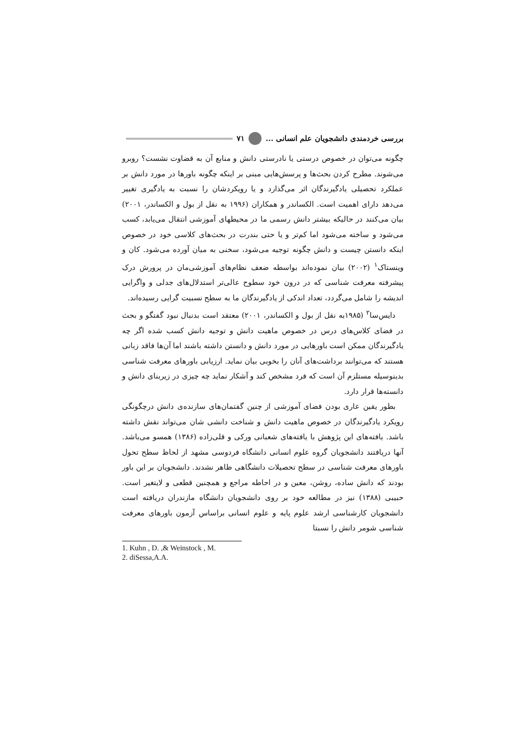بررسی خردمندی دانشجویان علم انسانی ... ۷۱
چگونه می‌توان در خصوص درستی یا نادرستی دانش و منابع آن به قضاوت نشست؟ روبرو می‌شوند. مطرح کردن بحث‌ها و پرسش‌هایی مبنی بر اینکه چگونه باورها در مورد دانش بر عملکرد تحصیلی یادگیرندگان اثر می‌گذارد و یا رویکردشان را نسبت به یادگیری تغییر می‌دهد دارای اهمیت است. الکساندر و همکاران (۱۹۹۶ به نقل از بول و الکساندر، ۲۰۰۱) بیان می‌کنند در حالیکه بیشتر دانش رسمی ما در محیطهای آموزشی انتقال می‌یابد، کسب می‌شود و ساخته می‌شود اما کم‌تر و یا حتی بندرت در بحث‌های کلاسی خود در خصوص اینکه دانستن چیست و دانش چگونه توجیه می‌شود، سخنی به میان آورده می‌شود. کان و وینستاک<sup>۱</sup> (۲۰۰۲) بیان نموده‌اند بواسطه ضعف نظام‌های آموزشی‌مان در پرورش درک پیشرفته معرفت شناسی که در درون خود سطوح عالی‌تر استدلال‌های جدلی و واگرایی اندیشه را شامل می‌گردد، تعداد اندکی از یادگیرندگان ما به سطح نسبیت گرایی رسیده‌اند.
دایس‌سا<sup>۲</sup> (۱۹۸۵به نقل از بول و الکساندر، ۲۰۰۱) معتقد است بدنبال نبود گفتگو و بحث در فضای کلاس‌های درس در خصوص ماهیت دانش و توجیه دانش کسب شده اگر چه یادگیرندگان ممکن است باورهایی در مورد دانش و دانستن داشته باشند اما آن‌ها فاقد زبانی هستند که می‌توانند برداشت‌های آنان را بخوبی بیان نماید. ارزیابی باورهای معرفت شناسی بدینوسیله مستلزم آن است که فرد مشخص کند و آشکار نماید چه چیزی در زیربنای دانش و دانسته‌ها قرار دارد.
بطور یقین عاری بودن فضای آموزشی از چنین گفتمان‌های سازنده‌ی دانش درچگونگی رویکرد یادگیرندگان در خصوص ماهیت دانش و شناخت دانشی شان می‌تواند نقش داشته باشد. یافته‌های این پژوهش با یافته‌های شعبانی ورکی و قلی‌زاده (۱۳۸۶) همسو می‌باشد. آنها دریافتند دانشجویان گروه علوم انسانی دانشگاه فردوسی مشهد از لحاظ سطح تحول باورهای معرفت شناسی در سطح تحصیلات دانشگاهی ظاهر نشدند. دانشجویان بر این باور بودند که دانش ساده، روشن، معین و در احاطه مراجع و همچنین قطعی و لایتغیر است. حبیبی (۱۳۸۸) نیز در مطالعه خود بر روی دانشجویان دانشگاه مازندران دریافته است دانشجویان کارشناسی ارشد علوم پایه و علوم انسانی براساس آزمون باورهای معرفت شناسی شومر دانش را نسبتا
1. Kuhn , D. ,& Weinstock , M.
2. diSessa,A.A.